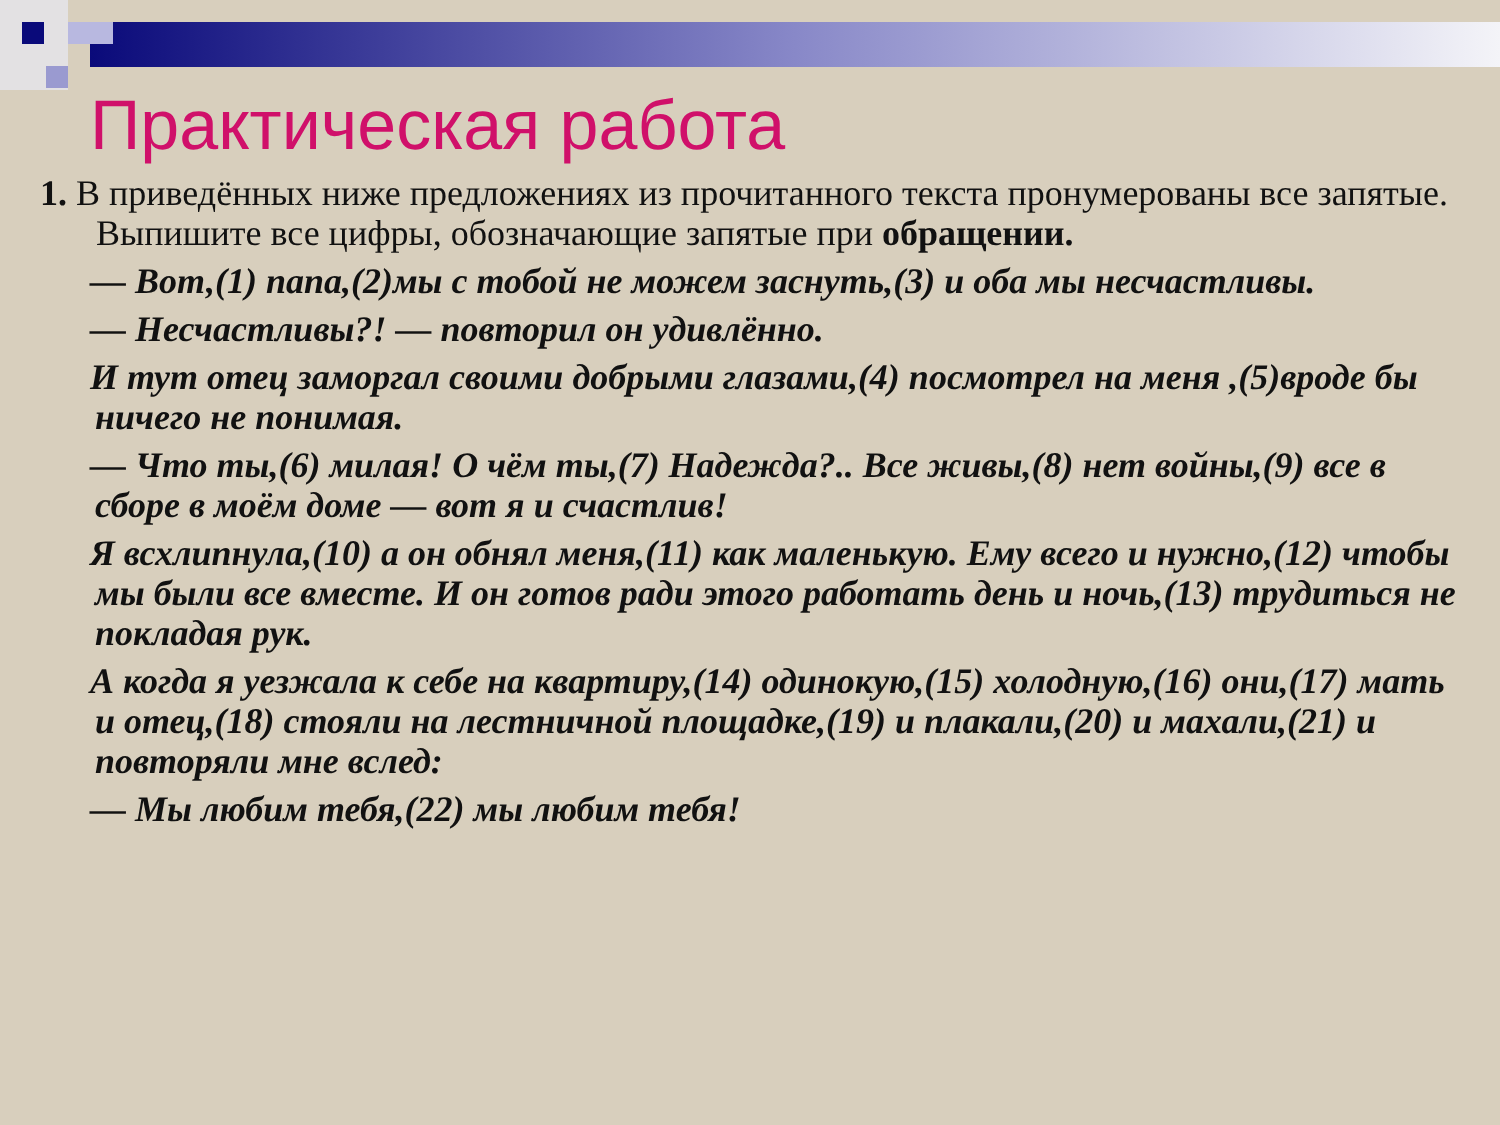Практическая работа
1. В приведённых ниже предложениях из прочитанного текста пронумерованы все запятые. Выпишите все цифры, обозначающие запятые при обращении.
— Вот,(1) папа,(2)мы с тобой не можем заснуть,(3) и оба мы несчастливы.
— Несчастливы?! — повторил он удивлённо.
И тут отец заморгал своими добрыми глазами,(4) посмотрел на меня ,(5)вроде бы ничего не понимая.
— Что ты,(6) милая! О чём ты,(7) Надежда?.. Все живы,(8) нет войны,(9) все в сборе в моём доме — вот я и счастлив!
Я всхлипнула,(10) а он обнял меня,(11) как маленькую. Ему всего и нужно,(12) чтобы мы были все вместе. И он готов ради этого работать день и ночь,(13) трудиться не покладая рук.
А когда я уезжала к себе на квартиру,(14) одинокую,(15) холодную,(16) они,(17) мать и отец,(18) стояли на лестничной площадке,(19) и плакали,(20) и махали,(21) и повторяли мне вслед:
— Мы любим тебя,(22) мы любим тебя!